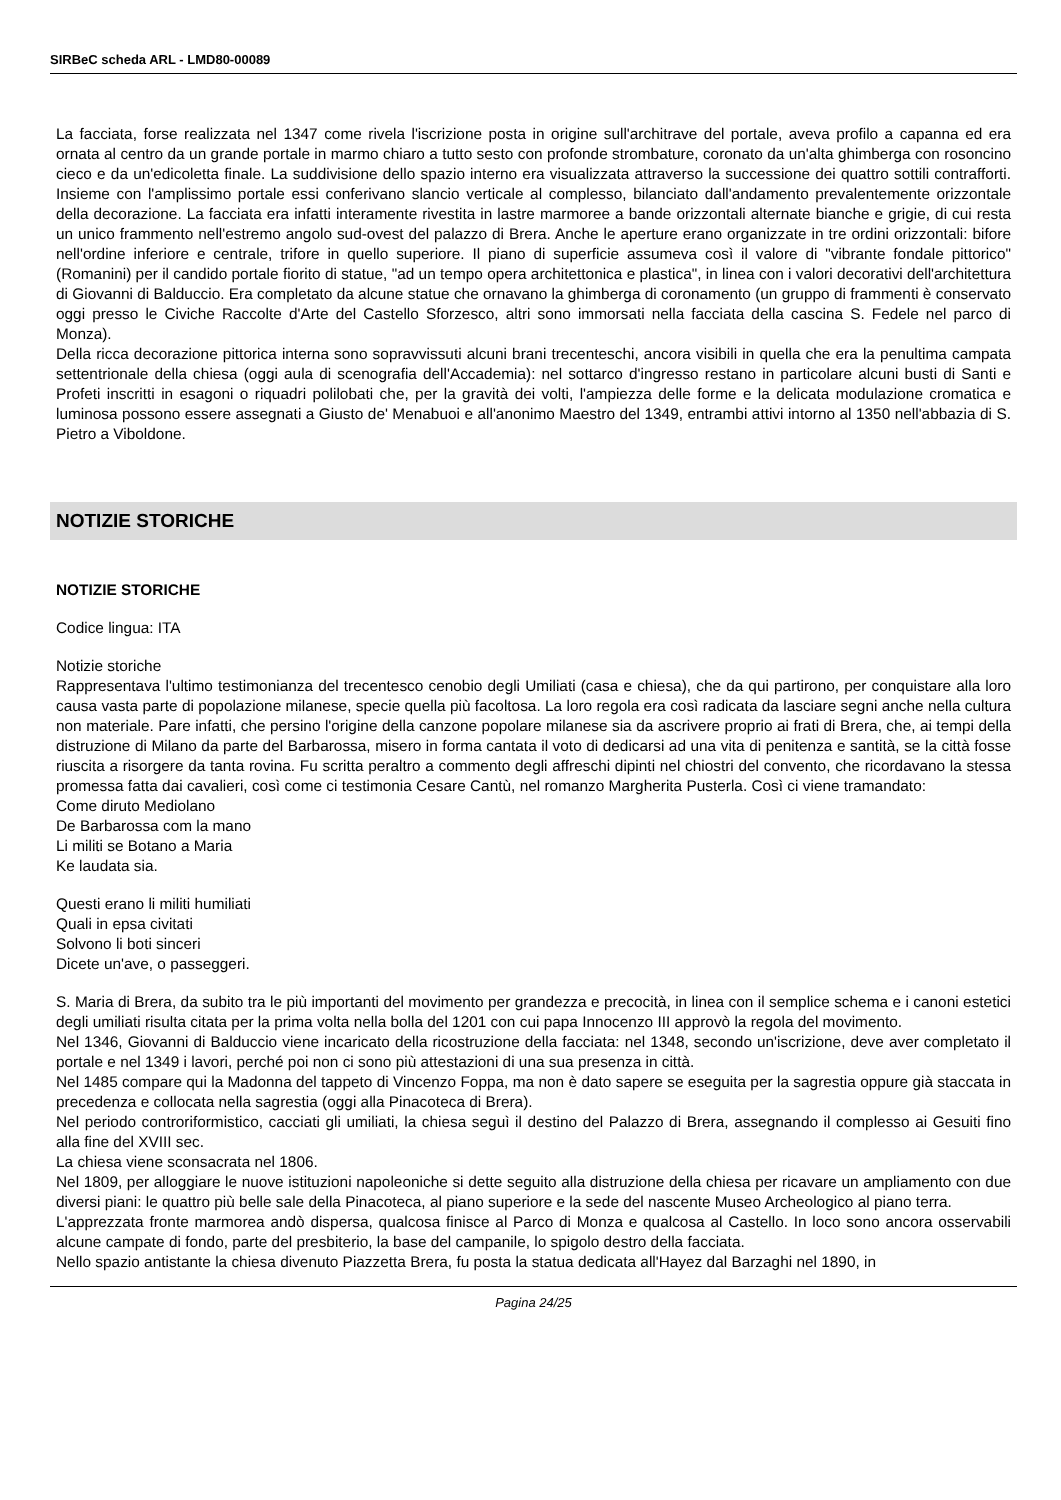SIRBeC scheda ARL - LMD80-00089
La facciata, forse realizzata nel 1347 come rivela l'iscrizione posta in origine sull'architrave del portale, aveva profilo a capanna ed era ornata al centro da un grande portale in marmo chiaro a tutto sesto con profonde strombature, coronato da un'alta ghimberga con rosoncino cieco e da un'edicoletta finale. La suddivisione dello spazio interno era visualizzata attraverso la successione dei quattro sottili contrafforti. Insieme con l'amplissimo portale essi conferivano slancio verticale al complesso, bilanciato dall'andamento prevalentemente orizzontale della decorazione. La facciata era infatti interamente rivestita in lastre marmoree a bande orizzontali alternate bianche e grigie, di cui resta un unico frammento nell'estremo angolo sud-ovest del palazzo di Brera. Anche le aperture erano organizzate in tre ordini orizzontali: bifore nell'ordine inferiore e centrale, trifore in quello superiore. Il piano di superficie assumeva così il valore di "vibrante fondale pittorico" (Romanini) per il candido portale fiorito di statue, "ad un tempo opera architettonica e plastica", in linea con i valori decorativi dell'architettura di Giovanni di Balduccio. Era completato da alcune statue che ornavano la ghimberga di coronamento (un gruppo di frammenti è conservato oggi presso le Civiche Raccolte d'Arte del Castello Sforzesco, altri sono immorsati nella facciata della cascina S. Fedele nel parco di Monza).
Della ricca decorazione pittorica interna sono sopravvissuti alcuni brani trecenteschi, ancora visibili in quella che era la penultima campata settentrionale della chiesa (oggi aula di scenografia dell'Accademia): nel sottarco d'ingresso restano in particolare alcuni busti di Santi e Profeti inscritti in esagoni o riquadri polilobati che, per la gravità dei volti, l'ampiezza delle forme e la delicata modulazione cromatica e luminosa possono essere assegnati a Giusto de' Menabuoi e all'anonimo Maestro del 1349, entrambi attivi intorno al 1350 nell'abbazia di S. Pietro a Viboldone.
NOTIZIE STORICHE
NOTIZIE STORICHE
Codice lingua: ITA
Notizie storiche
Rappresentava l'ultimo testimonianza del trecentesco cenobio degli Umiliati (casa e chiesa), che da qui partirono, per conquistare alla loro causa vasta parte di popolazione milanese, specie quella più facoltosa. La loro regola era così radicata da lasciare segni anche nella cultura non materiale. Pare infatti, che persino l'origine della canzone popolare milanese sia da ascrivere proprio ai frati di Brera, che, ai tempi della distruzione di Milano da parte del Barbarossa, misero in forma cantata il voto di dedicarsi ad una vita di penitenza e santità, se la città fosse riuscita a risorgere da tanta rovina. Fu scritta peraltro a commento degli affreschi dipinti nel chiostri del convento, che ricordavano la stessa promessa fatta dai cavalieri, così come ci testimonia Cesare Cantù, nel romanzo Margherita Pusterla. Così ci viene tramandato:
Come diruto Mediolano
De Barbarossa com la mano
Li militi se Botano a Maria
Ke laudata sia.
Questi erano li militi humiliati
Quali in epsa civitati
Solvono li boti sinceri
Dicete un'ave, o passeggeri.
S. Maria di Brera, da subito tra le più importanti del movimento per grandezza e precocità, in linea con il semplice schema e i canoni estetici degli umiliati risulta citata per la prima volta nella bolla del 1201 con cui papa Innocenzo III approvò la regola del movimento.
Nel 1346, Giovanni di Balduccio viene incaricato della ricostruzione della facciata: nel 1348, secondo un'iscrizione, deve aver completato il portale e nel 1349 i lavori, perché poi non ci sono più attestazioni di una sua presenza in città.
Nel 1485 compare qui la Madonna del tappeto di Vincenzo Foppa, ma non è dato sapere se eseguita per la sagrestia oppure già staccata in precedenza e collocata nella sagrestia (oggi alla Pinacoteca di Brera).
Nel periodo controriformistico, cacciati gli umiliati, la chiesa seguì il destino del Palazzo di Brera, assegnando il complesso ai Gesuiti fino alla fine del XVIII sec.
La chiesa viene sconsacrata nel 1806.
Nel 1809, per alloggiare le nuove istituzioni napoleoniche si dette seguito alla distruzione della chiesa per ricavare un ampliamento con due diversi piani: le quattro più belle sale della Pinacoteca, al piano superiore e la sede del nascente Museo Archeologico al piano terra.
L'apprezzata fronte marmorea andò dispersa, qualcosa finisce al Parco di Monza e qualcosa al Castello. In loco sono ancora osservabili alcune campate di fondo, parte del presbiterio, la base del campanile, lo spigolo destro della facciata.
Nello spazio antistante la chiesa divenuto Piazzetta Brera, fu posta la statua dedicata all'Hayez dal Barzaghi nel 1890, in
Pagina 24/25